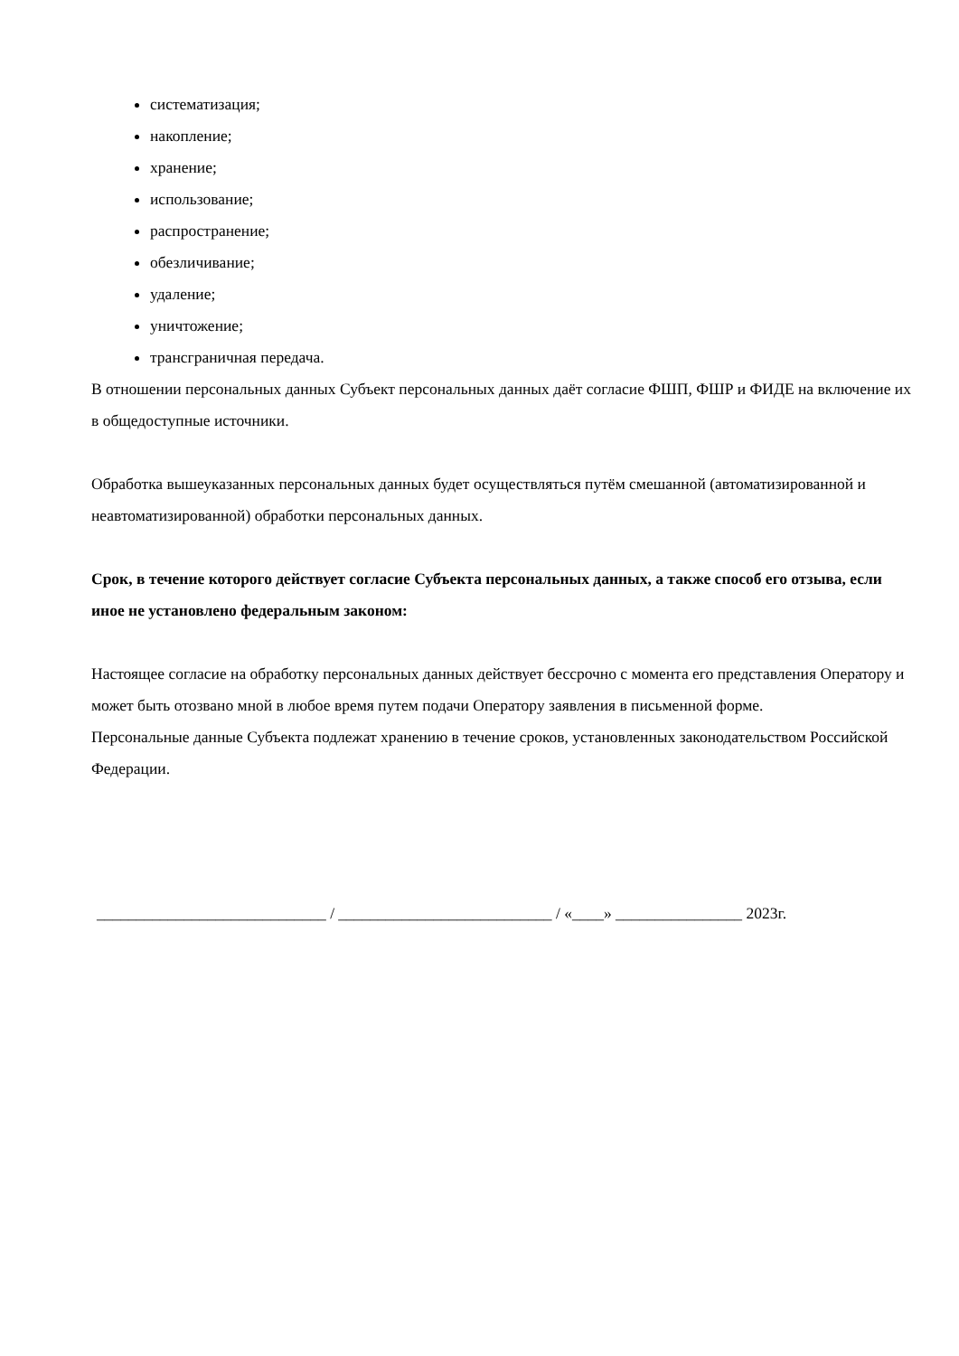систематизация;
накопление;
хранение;
использование;
распространение;
обезличивание;
удаление;
уничтожение;
трансграничная передача.
В отношении персональных данных Субъект персональных данных даёт согласие ФШП, ФШР и ФИДЕ на включение их в общедоступные источники.
Обработка вышеуказанных персональных данных будет осуществляться путём смешанной (автоматизированной и неавтоматизированной) обработки персональных данных.
Срок, в течение которого действует согласие Субъекта персональных данных, а также способ его отзыва, если иное не установлено федеральным законом:
Настоящее согласие на обработку персональных данных действует бессрочно с момента его представления Оператору и может быть отозвано мной в любое время путем подачи Оператору заявления в письменной форме.
Персональные данные Субъекта подлежат хранению в течение сроков, установленных законодательством Российской Федерации.
_____________________________ / ___________________________ / «____» ________________ 2023г.